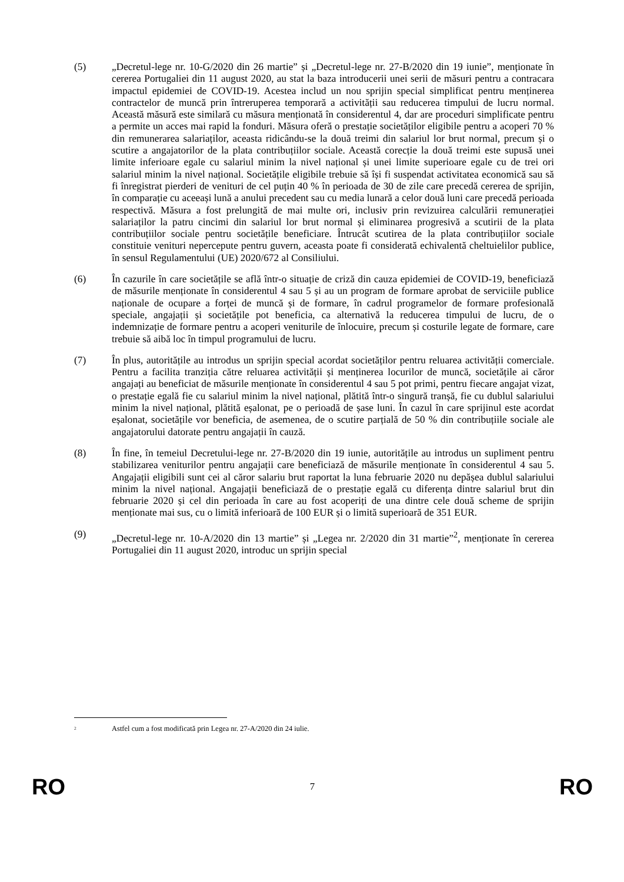(5) „Decretul-lege nr. 10-G/2020 din 26 martie” și „Decretul-lege nr. 27-B/2020 din 19 iunie”, menționate în cererea Portugaliei din 11 august 2020, au stat la baza introducerii unei serii de măsuri pentru a contracara impactul epidemiei de COVID-19. Acestea includ un nou sprijin special simplificat pentru menținerea contractelor de muncă prin întreruperea temporară a activității sau reducerea timpului de lucru normal. Această măsură este similară cu măsura menționată în considerentul 4, dar are proceduri simplificate pentru a permite un acces mai rapid la fonduri. Măsura oferă o prestație societăților eligibile pentru a acoperi 70 % din remunerarea salariaților, aceasta ridicându-se la două treimi din salariul lor brut normal, precum și o scutire a angajatorilor de la plata contribuțiilor sociale. Această corecție la două treimi este supusă unei limite inferioare egale cu salariul minim la nivel național și unei limite superioare egale cu de trei ori salariul minim la nivel național. Societățile eligibile trebuie să își fi suspendat activitatea economică sau să fi înregistrat pierderi de venituri de cel puțin 40 % în perioada de 30 de zile care precedă cererea de sprijin, în comparație cu aceeași lună a anului precedent sau cu media lunară a celor două luni care precedă perioada respectivă. Măsura a fost prelungită de mai multe ori, inclusiv prin revizuirea calculării remunerației salariaților la patru cincimi din salariul lor brut normal și eliminarea progresivă a scutirii de la plata contribuțiilor sociale pentru societățile beneficiare. Întrucât scutirea de la plata contribuțiilor sociale constituie venituri nepercepute pentru guvern, aceasta poate fi considerată echivalentă cheltuielilor publice, în sensul Regulamentului (UE) 2020/672 al Consiliului.
(6) În cazurile în care societățile se află într-o situație de criză din cauza epidemiei de COVID-19, beneficiază de măsurile menționate în considerentul 4 sau 5 și au un program de formare aprobat de serviciile publice naționale de ocupare a forței de muncă și de formare, în cadrul programelor de formare profesională speciale, angajații și societățile pot beneficia, ca alternativă la reducerea timpului de lucru, de o indemnizație de formare pentru a acoperi veniturile de înlocuire, precum și costurile legate de formare, care trebuie să aibă loc în timpul programului de lucru.
(7) În plus, autoritățile au introdus un sprijin special acordat societăților pentru reluarea activității comerciale. Pentru a facilita tranziția către reluarea activității și menținerea locurilor de muncă, societățile ai căror angajați au beneficiat de măsurile menționate în considerentul 4 sau 5 pot primi, pentru fiecare angajat vizat, o prestație egală fie cu salariul minim la nivel național, plătită într-o singură tranșă, fie cu dublul salariului minim la nivel național, plătită eșalonat, pe o perioadă de șase luni. În cazul în care sprijinul este acordat eșalonat, societățile vor beneficia, de asemenea, de o scutire parțială de 50 % din contribuțiile sociale ale angajatorului datorate pentru angajații în cauză.
(8) În fine, în temeiul Decretului-lege nr. 27-B/2020 din 19 iunie, autoritățile au introdus un supliment pentru stabilizarea veniturilor pentru angajații care beneficiază de măsurile menționate în considerentul 4 sau 5. Angajații eligibili sunt cei al căror salariu brut raportat la luna februarie 2020 nu depășea dublul salariului minim la nivel național. Angajații beneficiază de o prestație egală cu diferența dintre salariul brut din februarie 2020 și cel din perioada în care au fost acoperiți de una dintre cele două scheme de sprijin menționate mai sus, cu o limită inferioară de 100 EUR și o limită superioară de 351 EUR.
(9) „Decretul-lege nr. 10-A/2020 din 13 martie” și „Legea nr. 2/2020 din 31 martie”<sup>2</sup>, menționate în cererea Portugaliei din 11 august 2020, introduc un sprijin special
<sup>2</sup>
Astfel cum a fost modificată prin Legea nr. 27-A/2020 din 24 iulie.
RO 7 RO